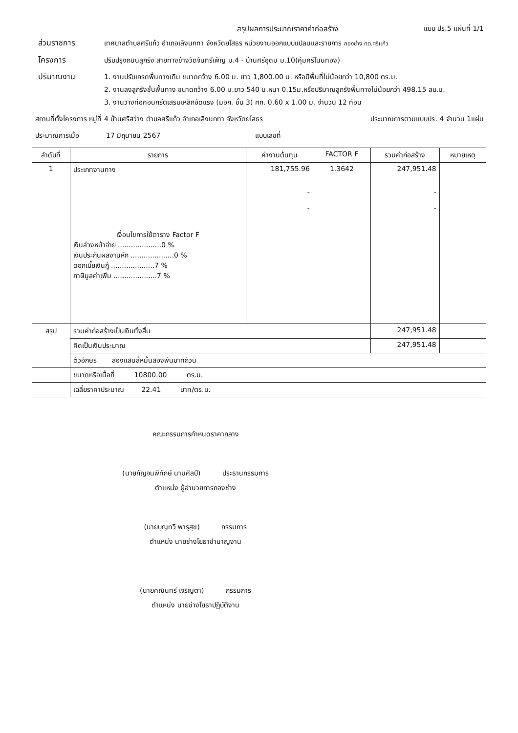สรุปผลการประมาณราคาค่าก่อสร้าง แบบ ปร.5 แผ่นที่ 1/1
ส่วนราชการ เทศบาลตำบลศรีแก้ว อำเภอเลิงนกทา จังหวัดยโสธร หน่วยงานออกแบบแปลนและรายการ กองช่าง ทต.ศรีแก้ว
โครงการ ปรับปรุงถนนลูกรัง สายทางข้างวัดจันทร์เพ็ญ ม.4 - บ้านศรีอุดม ม.10(คุ้มศรีโนนทอง)
ปริมาณงาน 1. งานปรับเกรดพื้นทางเดิม ขนาดกว้าง 6.00 ม. ยาว 1,800.00 ม. หรือมีพื้นที่ไม่น้อยกว่า 10,800 ตร.ม.
2. งานลงลูกรังชั้นพื้นทาง ขนาดกว้าง 6.00 ม.ยาว 540 ม.หนา 0.15ม.หรือปริมาณลูกรังพื้นทางไม่น้อยกว่า 498.15 ลบ.ม.
3. งานวางท่อคอนกรีตเสริมเหล็กอัดแรง (มอก. ชั้น 3) ศก. 0.60 x 1.00 ม. จำนวน 12 ท่อน
สถานที่ตั้งโครงการ หมู่ที่ 4 บ้านศรีสว่าง ตำบลศรีแก้ว อำเภอเลิงนกทา จังหวัดยโสธร ประมาณการตามแบบปร. 4 จำนวน 1แผ่น
ประมาณการเมื่อ 17 มิถุนายน 2567 แบบเลขที่
| ลำดับที่ | รายการ | ค่างานต้นทุน | FACTOR F | รวมค่าก่อสร้าง | หมายเหตุ |
| --- | --- | --- | --- | --- | --- |
| 1 | ประเภทงานทาง เงื่อนไขการใช้ตาราง Factor F เงินล่วงหน้าจ่าย ....................0 % เงินประกันผลงานหัก ....................0 % ดอกเบี้ยเงินกู้ ....................7 % ภาษีมูลค่าเพิ่ม ....................7 % | 181,755.96 - - | 1.3642 | 247,951.48 - - | |
| สรุป | รวมค่าก่อสร้างเป็นเงินทั้งสิ้น | | | 247,951.48 | |
| | คิดเป็นเงินประมาณ | | | 247,951.48 | |
| | ตัวอักษร สองแสนสี่หมื่นสองพันบาทถ้วน | | | | |
| | ขนาดหรือเนื้อที่ 10800.00 ตร.ม. | | | | |
| | เฉลี่ยราคาประมาณ 22.41 บาท/ตร.ม. | | | | |
คณะกรรมการกำหนดราคากลาง
(นายกัญจนพิทักษ์ นามศิลป์) ประธานกรรมการ
ตำแหน่ง ผู้อำนวยการกองช่าง
(นายบุญทวี พารุสุข) กรรมการ
ตำแหน่ง นายช่างโยธาชำนาญงาน
(นายคณินทร์ เจริญตา) กรรมการ
ตำแหน่ง นายช่างโยธาปฏิบัติงาน